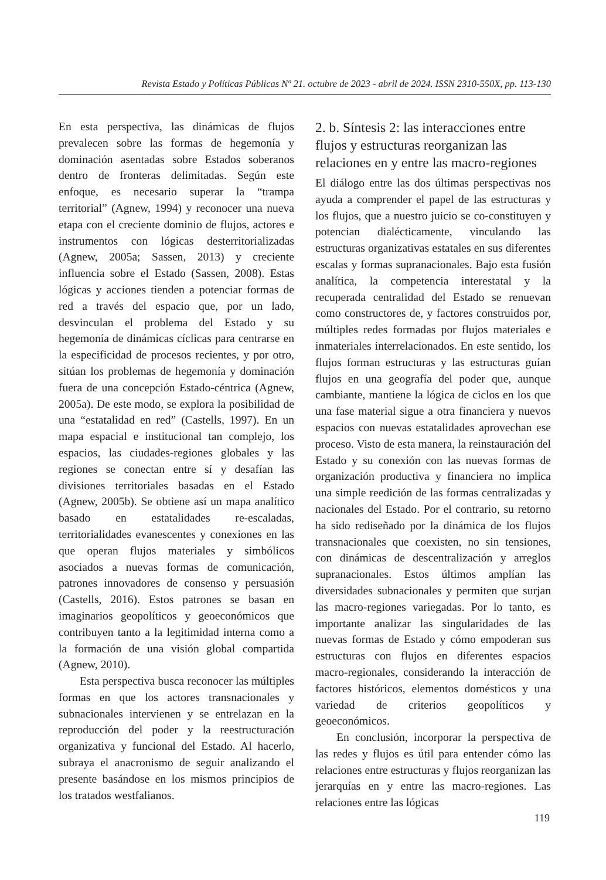Revista Estado y Políticas Públicas Nº 21. octubre de 2023 - abril de 2024. ISSN 2310-550X, pp. 113-130
En esta perspectiva, las dinámicas de flujos prevalecen sobre las formas de hegemonía y dominación asentadas sobre Estados soberanos dentro de fronteras delimitadas. Según este enfoque, es necesario superar la “trampa territorial” (Agnew, 1994) y reconocer una nueva etapa con el creciente dominio de flujos, actores e instrumentos con lógicas desterritorializadas (Agnew, 2005a; Sassen, 2013) y creciente influencia sobre el Estado (Sassen, 2008). Estas lógicas y acciones tienden a potenciar formas de red a través del espacio que, por un lado, desvinculan el problema del Estado y su hegemonía de dinámicas cíclicas para centrarse en la especificidad de procesos recientes, y por otro, sitúan los problemas de hegemonía y dominación fuera de una concepción Estado-céntrica (Agnew, 2005a). De este modo, se explora la posibilidad de una “estatalidad en red” (Castells, 1997). En un mapa espacial e institucional tan complejo, los espacios, las ciudades-regiones globales y las regiones se conectan entre sí y desafían las divisiones territoriales basadas en el Estado (Agnew, 2005b). Se obtiene así un mapa analítico basado en estatalidades re-escaladas, territorialidades evanescentes y conexiones en las que operan flujos materiales y simbólicos asociados a nuevas formas de comunicación, patrones innovadores de consenso y persuasión (Castells, 2016). Estos patrones se basan en imaginarios geopolíticos y geoeconómicos que contribuyen tanto a la legitimidad interna como a la formación de una visión global compartida (Agnew, 2010).
Esta perspectiva busca reconocer las múltiples formas en que los actores transnacionales y subnacionales intervienen y se entrelazan en la reproducción del poder y la reestructuración organizativa y funcional del Estado. Al hacerlo, subraya el anacronismo de seguir analizando el presente basándose en los mismos principios de los tratados westfalianos.
2. b. Síntesis 2: las interacciones entre flujos y estructuras reorganizan las relaciones en y entre las macro-regiones
El diálogo entre las dos últimas perspectivas nos ayuda a comprender el papel de las estructuras y los flujos, que a nuestro juicio se co-constituyen y potencian dialécticamente, vinculando las estructuras organizativas estatales en sus diferentes escalas y formas supranacionales. Bajo esta fusión analítica, la competencia interestatal y la recuperada centralidad del Estado se renuevan como constructores de, y factores construidos por, múltiples redes formadas por flujos materiales e inmateriales interrelacionados. En este sentido, los flujos forman estructuras y las estructuras guían flujos en una geografía del poder que, aunque cambiante, mantiene la lógica de ciclos en los que una fase material sigue a otra financiera y nuevos espacios con nuevas estatalidades aprovechan ese proceso. Visto de esta manera, la reinstauración del Estado y su conexión con las nuevas formas de organización productiva y financiera no implica una simple reedición de las formas centralizadas y nacionales del Estado. Por el contrario, su retorno ha sido rediseñado por la dinámica de los flujos transnacionales que coexisten, no sin tensiones, con dinámicas de descentralización y arreglos supranacionales. Estos últimos amplían las diversidades subnacionales y permiten que surjan las macro-regiones variegadas. Por lo tanto, es importante analizar las singularidades de las nuevas formas de Estado y cómo empoderan sus estructuras con flujos en diferentes espacios macro-regionales, considerando la interacción de factores históricos, elementos domésticos y una variedad de criterios geopolíticos y geoeconómicos.
En conclusión, incorporar la perspectiva de las redes y flujos es útil para entender cómo las relaciones entre estructuras y flujos reorganizan las jerarquías en y entre las macro-regiones. Las relaciones entre las lógicas
119